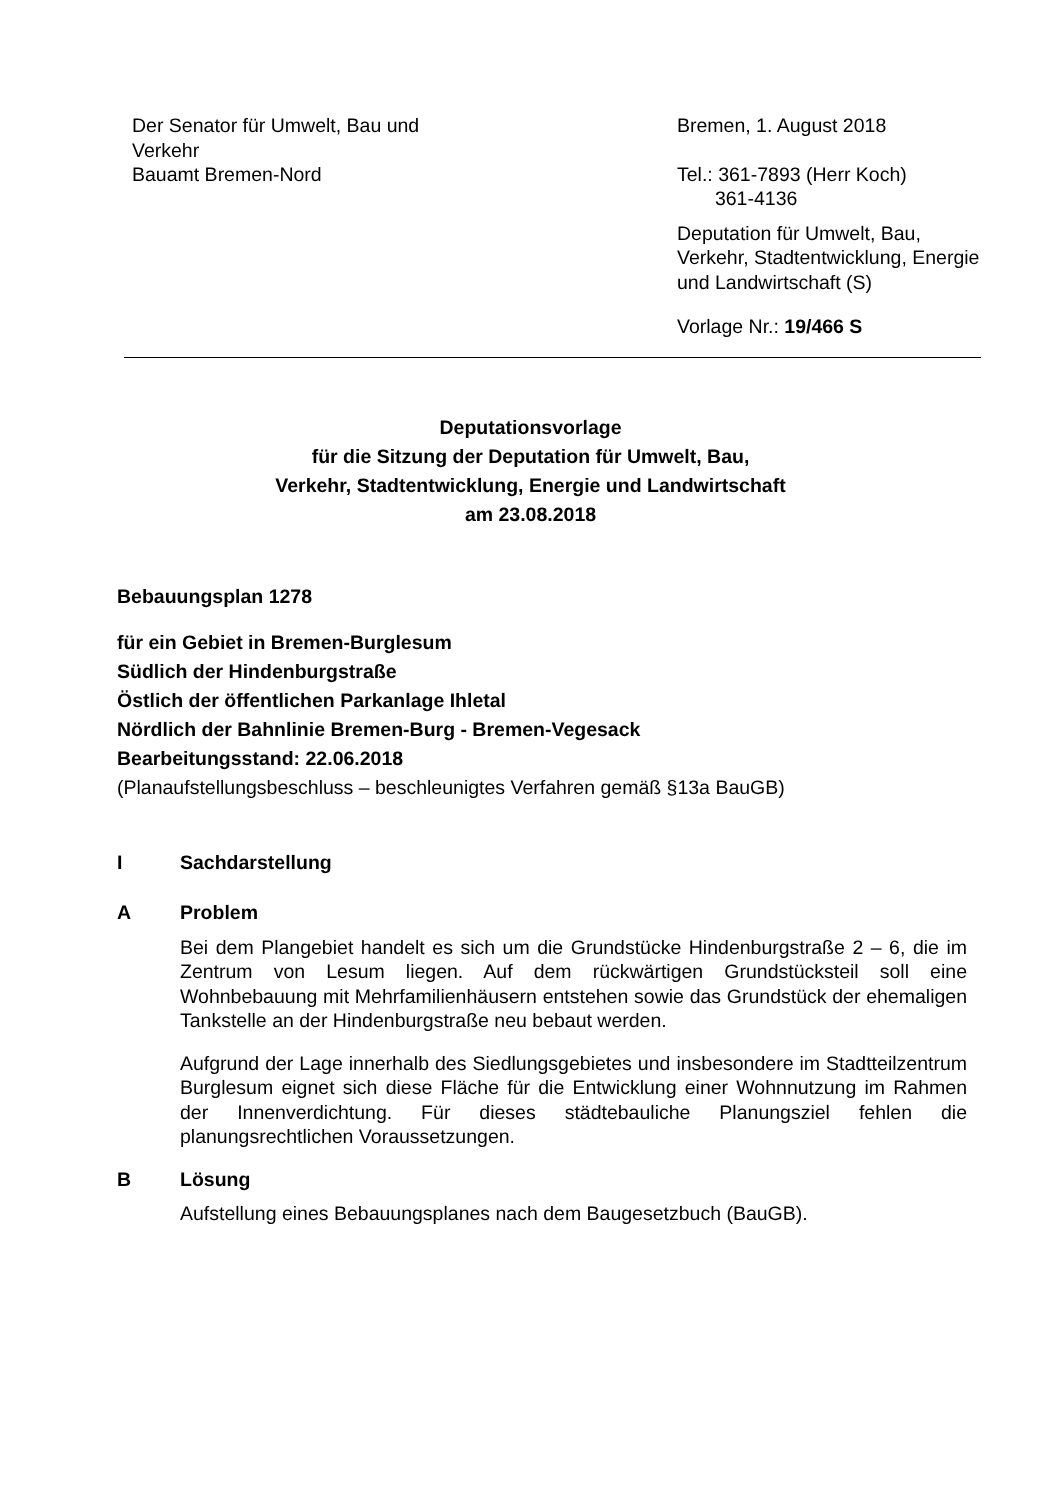Der Senator für Umwelt, Bau und Verkehr
Bauamt Bremen-Nord
Bremen, 1. August 2018
Tel.: 361-7893 (Herr Koch)
361-4136
Deputation für Umwelt, Bau, Verkehr, Stadtentwicklung, Energie und Landwirtschaft (S)
Vorlage Nr.: 19/466 S
Deputationsvorlage
für die Sitzung der Deputation für Umwelt, Bau,
Verkehr, Stadtentwicklung, Energie und Landwirtschaft
am 23.08.2018
Bebauungsplan 1278
für ein Gebiet in Bremen-Burglesum
Südlich der Hindenburgstraße
Östlich der öffentlichen Parkanlage Ihletal
Nördlich der Bahnlinie Bremen-Burg - Bremen-Vegesack
Bearbeitungsstand: 22.06.2018
(Planaufstellungsbeschluss – beschleunigtes Verfahren gemäß §13a BauGB)
I Sachdarstellung
A Problem
Bei dem Plangebiet handelt es sich um die Grundstücke Hindenburgstraße 2 – 6, die im Zentrum von Lesum liegen. Auf dem rückwärtigen Grundstücksteil soll eine Wohnbebauung mit Mehrfamilienhäusern entstehen sowie das Grundstück der ehemaligen Tankstelle an der Hindenburgstraße neu bebaut werden.
Aufgrund der Lage innerhalb des Siedlungsgebietes und insbesondere im Stadtteilzentrum Burglesum eignet sich diese Fläche für die Entwicklung einer Wohnnutzung im Rahmen der Innenverdichtung. Für dieses städtebauliche Planungsziel fehlen die planungsrechtlichen Voraussetzungen.
B Lösung
Aufstellung eines Bebauungsplanes nach dem Baugesetzbuch (BauGB).